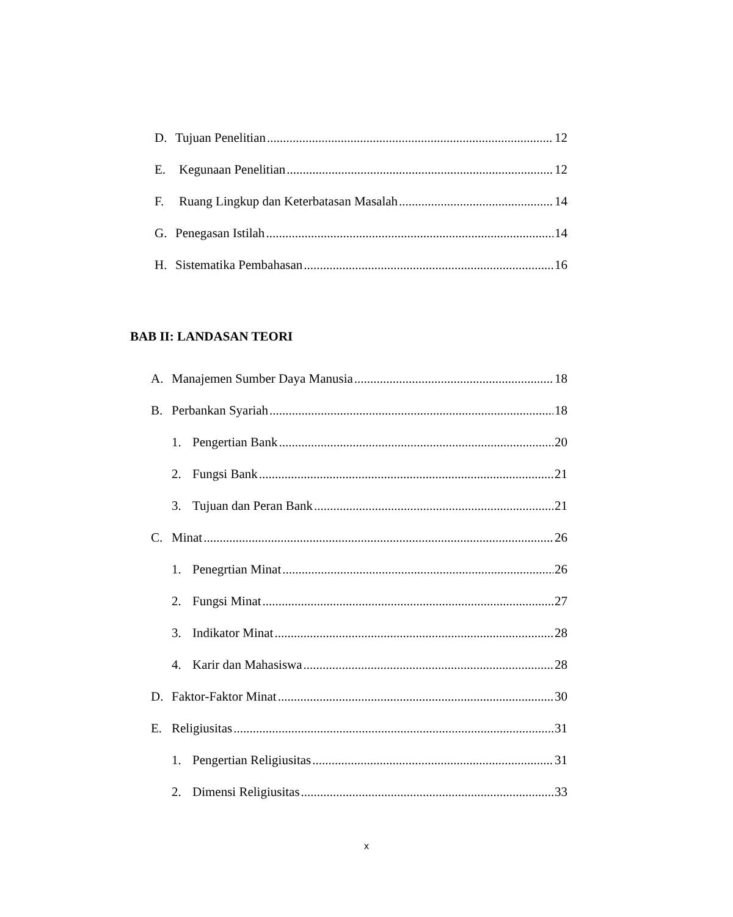D. Tujuan Penelitian 12
E. Kegunaan Penelitian 12
F. Ruang Lingkup dan Keterbatasan Masalah 14
G. Penegasan Istilah 14
H. Sistematika Pembahasan 16
BAB II: LANDASAN TEORI
A. Manajemen Sumber Daya Manusia 18
B. Perbankan Syariah 18
1. Pengertian Bank 20
2. Fungsi Bank 21
3. Tujuan dan Peran Bank 21
C. Minat 26
1. Penegrtian Minat 26
2. Fungsi Minat 27
3. Indikator Minat 28
4. Karir dan Mahasiswa 28
D. Faktor-Faktor Minat 30
E. Religiusitas 31
1. Pengertian Religiusitas 31
2. Dimensi Religiusitas 33
x